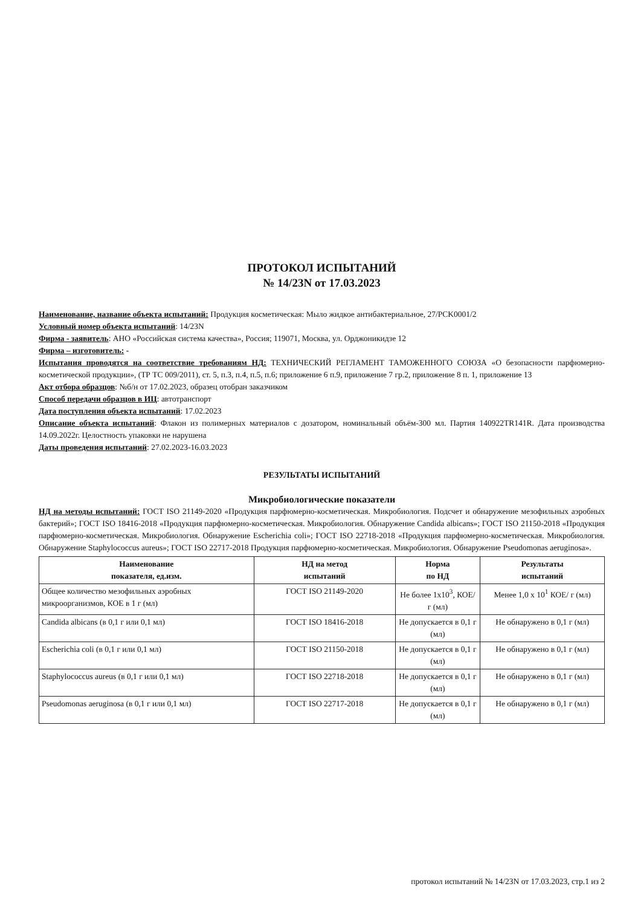ПРОТОКОЛ ИСПЫТАНИЙ
№ 14/23N от 17.03.2023
Наименование, название объекта испытаний: Продукция косметическая: Мыло жидкое антибактериальное, 27/PCK0001/2
Условный номер объекта испытаний: 14/23N
Фирма - заявитель: АНО «Российская система качества», Россия; 119071, Москва, ул. Орджоникидзе 12
Фирма – изготовитель: -
Испытания проводятся на соответствие требованиям НД: ТЕХНИЧЕСКИЙ РЕГЛАМЕНТ ТАМОЖЕННОГО СОЮЗА «О безопасности парфюмерно-косметической продукции», (ТР ТС 009/2011), ст. 5, п.3, п.4, п.5, п.6; приложение 6 п.9, приложение 7 гр.2, приложение 8 п. 1, приложение 13
Акт отбора образцов: №б/н от 17.02.2023, образец отобран заказчиком
Способ передачи образцов в ИЦ: автотранспорт
Дата поступления объекта испытаний: 17.02.2023
Описание объекта испытаний: Флакон из полимерных материалов с дозатором, номинальный объём-300 мл. Партия 140922TR141R. Дата производства 14.09.2022г. Целостность упаковки не нарушена
Даты проведения испытаний: 27.02.2023-16.03.2023
РЕЗУЛЬТАТЫ ИСПЫТАНИЙ
Микробиологические показатели
НД на методы испытаний: ГОСТ ISO 21149-2020 «Продукция парфюмерно-косметическая. Микробиология. Подсчет и обнаружение мезофильных аэробных бактерий»; ГОСТ ISO 18416-2018 «Продукция парфюмерно-косметическая. Микробиология. Обнаружение Candida albicans»; ГОСТ ISO 21150-2018 «Продукция парфюмерно-косметическая. Микробиология. Обнаружение Escherichia coli»; ГОСТ ISO 22718-2018 «Продукция парфюмерно-косметическая. Микробиология. Обнаружение Staphylococcus aureus»; ГОСТ ISO 22717-2018 Продукция парфюмерно-косметическая. Микробиология. Обнаружение Pseudomonas aeruginosa».
| Наименование показателя, ед.изм. | НД на метод испытаний | Норма по НД | Результаты испытаний |
| --- | --- | --- | --- |
| Общее количество мезофильных аэробных микроорганизмов, КОЕ в 1 г (мл) | ГОСТ ISO 21149-2020 | Не более 1x10<sup>3</sup>, КОЕ/ г (мл) | Менее 1,0 x 10<sup>1</sup> КОЕ/ г (мл) |
| Candida albicans (в 0,1 г или 0,1 мл) | ГОСТ ISO 18416-2018 | Не допускается в 0,1 г (мл) | Не обнаружено в 0,1 г (мл) |
| Escherichia coli (в 0,1 г или 0,1 мл) | ГОСТ ISO 21150-2018 | Не допускается в 0,1 г (мл) | Не обнаружено в 0,1 г (мл) |
| Staphylococcus aureus (в 0,1 г или 0,1 мл) | ГОСТ ISO 22718-2018 | Не допускается в 0,1 г (мл) | Не обнаружено в 0,1 г (мл) |
| Pseudomonas aeruginosa (в 0,1 г или 0,1 мл) | ГОСТ ISO 22717-2018 | Не допускается в 0,1 г (мл) | Не обнаружено в 0,1 г (мл) |
протокол испытаний № 14/23N от 17.03.2023, стр.1 из 2